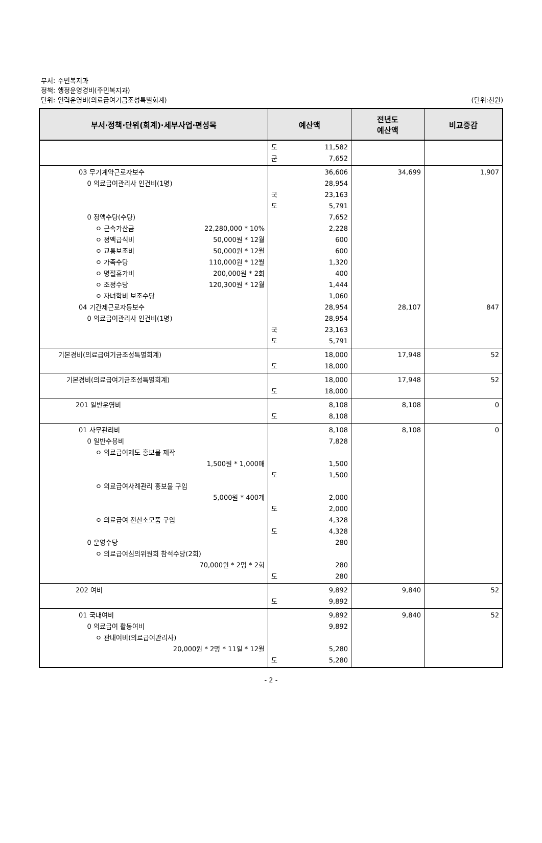부서: 주민복지과
정책: 행정운영경비(주민복지과)
단위: 인력운영비(의료급여기금조성특별회계)
(단위:천원)
| 부서·정책·단위(회계)·세부사업·편성목 | 예산액 | 전년도 예산액 | 비교증감 |
| --- | --- | --- | --- |
| | 도 11,582 군 7,652 | | |
| 03 무기계약근로자보수 0 의료급여관리사 인건비(1명) 0 정액수당(수당) ㅇ 근속가산금 22,280,000 * 10% ㅇ 정액급식비 50,000원 * 12월 ㅇ 교통보조비 50,000원 * 12월 ㅇ 가족수당 110,000원 * 12월 ㅇ 명절휴가비 200,000원 * 2회 ㅇ 조정수당 120,300원 * 12월 ㅇ 자녀학비 보조수당 04 기간제근로자등보수 0 의료급여관리사 인건비(1명) | 36,606 28,954 국 23,163 도 5,791 7,652 2,228 600 600 1,320 400 1,444 1,060 28,954 28,954 국 23,163 도 5,791 | 34,699 28,107 | 1,907 847 |
| 기본경비(의료급여기금조성특별회계) | 18,000 도 18,000 | 17,948 | 52 |
| 기본경비(의료급여기금조성특별회계) | 18,000 도 18,000 | 17,948 | 52 |
| 201 일반운영비 | 8,108 도 8,108 | 8,108 | 0 |
| 01 사무관리비 0 일반수용비 ㅇ 의료급여제도 홍보물 제작 1,500원 * 1,000매 ㅇ 의료급여사례관리 홍보물 구입 5,000원 * 400개 ㅇ 의료급여 전산소모품 구입 0 운영수당 ㅇ 의료급여심의위원회 참석수당(2회) 70,000원 * 2명 * 2회 | 8,108 7,828 1,500 도 1,500 2,000 도 2,000 4,328 도 4,328 280 280 도 280 | 8,108 | 0 |
| 202 여비 | 9,892 도 9,892 | 9,840 | 52 |
| 01 국내여비 0 의료급여 활동여비 ㅇ 관내여비(의료급여관리사) 20,000원 * 2명 * 11일 * 12월 | 9,892 9,892 5,280 도 5,280 | 9,840 | 52 |
- 2 -